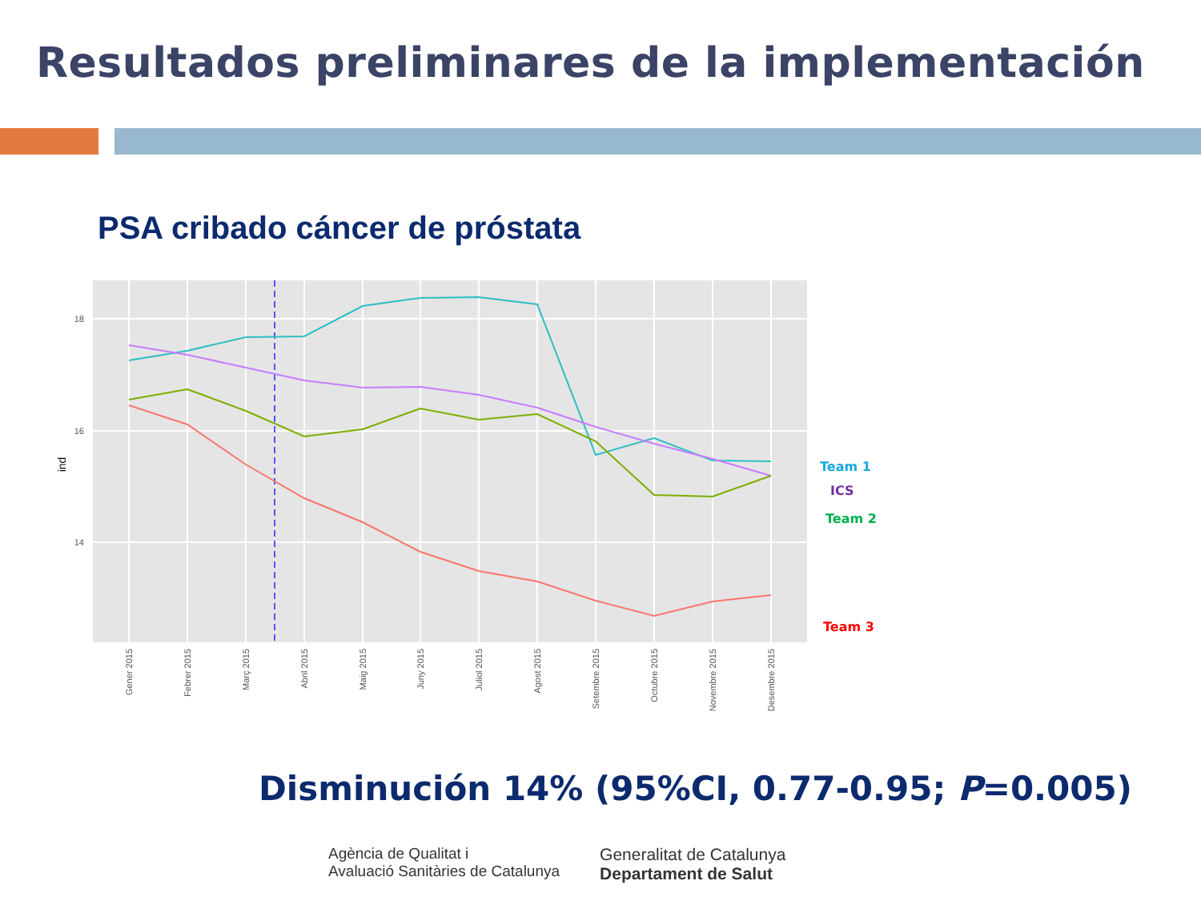Resultados preliminares de la implementación
PSA cribado cáncer de próstata
18
16
14
ind
Gener 2015
Febrer 2015
Març 2015
Abril 2015
Maig 2015
Juny 2015
Juliol 2015
Agost 2015
Setembre 2015
Octubre 2015
Novembre 2015
Desembre 2015
Team 1
ICS
Team 2
Team 3
Disminución 14% (95%CI, 0.77-0.95; P=0.005)
Agència de Qualitat i
Avaluació Sanitàries de Catalunya
Generalitat de Catalunya
Departament de Salut